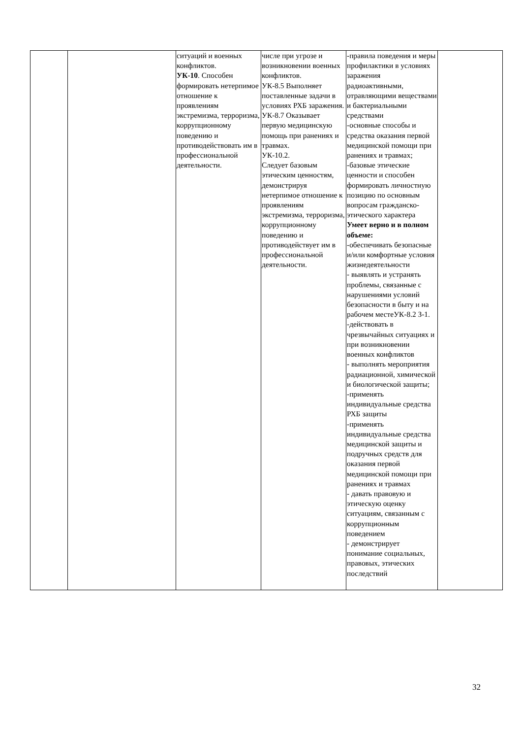| | | ситуаций и военных конфликтов. УК-10 . Способен формировать нетерпимое отношение к проявлениям экстремизма, терроризма, коррупционному поведению и противодействовать им в профессиональной деятельности. | числе при угрозе и возникновении военных конфликтов. УК-8.5 Выполняет поставленные задачи в условиях РХБ заражения. УК-8.7 Оказывает первую медицинскую помощь при ранениях и травмах. УК-10.2. Следует базовым этическим ценностям, демонстрируя нетерпимое отношение к проявлениям экстремизма, терроризма, коррупционному поведению и противодействует им в профессиональной деятельности. | -правила поведения и меры профилактики в условиях заражения радиоактивными, отравляющими веществами и бактериальными средствами -основные способы и средства оказания первой медицинской помощи при ранениях и травмах; -базовые этические ценности и способен формировать личностную позицию по основным вопросам гражданско-этического характера Умеет верно и в полном объеме: -обеспечивать безопасные и/или комфортные условия жизнедеятельности - выявлять и устранять проблемы, связанные с нарушениями условий безопасности в быту и на рабочем местеУК-8.2 З-1. -действовать в чрезвычайных ситуациях и при возникновении военных конфликтов - выполнять мероприятия радиационной, химической и биологической защиты; -применять индивидуальные средства РХБ защиты -применять индивидуальные средства медицинской защиты и подручных средств для оказания первой медицинской помощи при ранениях и травмах - давать правовую и этическую оценку ситуациям, связанным с коррупционным поведением - демонстрирует понимание социальных, правовых, этических последствий | |
32